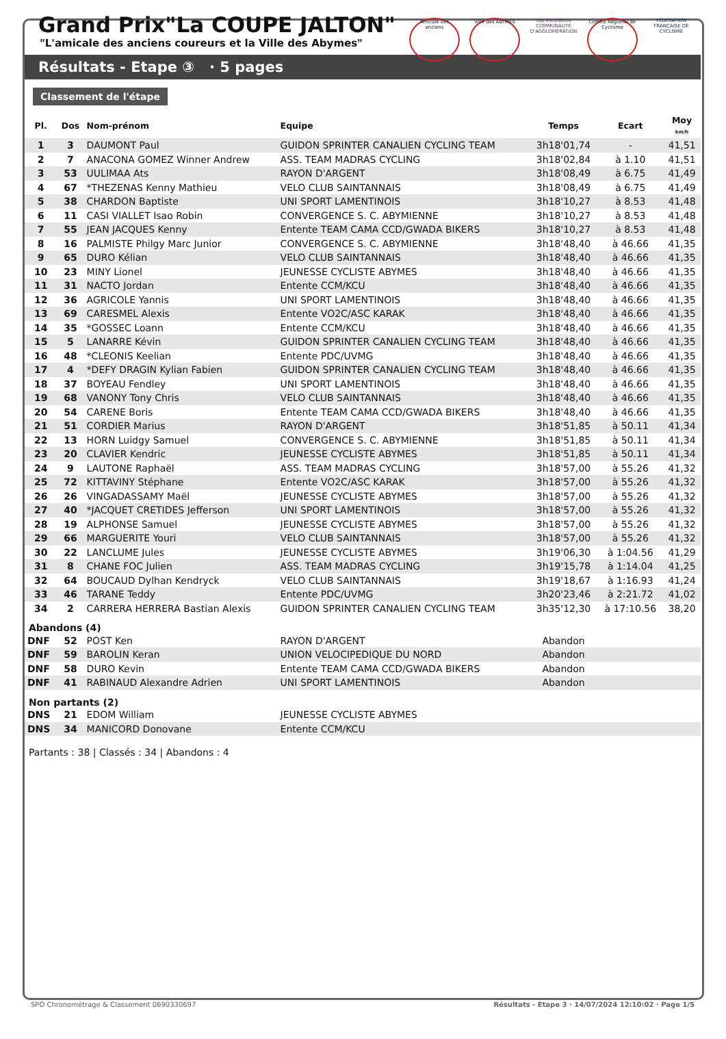Grand Prix"La COUPE JALTON"
"L'amicale des anciens coureurs et la Ville des Abymes"
Amicale des anciens
Ville des ABYMES cap excellence
COMMUNAUTÉ D'AGGLOMÉRATION
Comité Régional de Cyclisme
FÉDÉRATION FRANÇAISE DE CYCLISME
Résultats - Etape ③ · 5 pages
Classement de l'étape
| Pl. | Dos | Nom-prénom | Equipe | Temps | Ecart | Moy km/h |
| --- | --- | --- | --- | --- | --- | --- |
| 1 | 3 | DAUMONT Paul | GUIDON SPRINTER CANALIEN CYCLING TEAM | 3h18'01,74 | - | 41,51 |
| 2 | 7 | ANACONA GOMEZ Winner Andrew | ASS. TEAM MADRAS CYCLING | 3h18'02,84 | à 1.10 | 41,51 |
| 3 | 53 | UULIMAA Ats | RAYON D'ARGENT | 3h18'08,49 | à 6.75 | 41,49 |
| 4 | 67 | *THEZENAS Kenny Mathieu | VELO CLUB SAINTANNAIS | 3h18'08,49 | à 6.75 | 41,49 |
| 5 | 38 | CHARDON Baptiste | UNI SPORT LAMENTINOIS | 3h18'10,27 | à 8.53 | 41,48 |
| 6 | 11 | CASI VIALLET Isao Robin | CONVERGENCE S. C. ABYMIENNE | 3h18'10,27 | à 8.53 | 41,48 |
| 7 | 55 | JEAN JACQUES Kenny | Entente TEAM CAMA CCD/GWADA BIKERS | 3h18'10,27 | à 8.53 | 41,48 |
| 8 | 16 | PALMISTE Philgy Marc Junior | CONVERGENCE S. C. ABYMIENNE | 3h18'48,40 | à 46.66 | 41,35 |
| 9 | 65 | DURO Kélian | VELO CLUB SAINTANNAIS | 3h18'48,40 | à 46.66 | 41,35 |
| 10 | 23 | MINY Lionel | JEUNESSE CYCLISTE ABYMES | 3h18'48,40 | à 46.66 | 41,35 |
| 11 | 31 | NACTO Jordan | Entente CCM/KCU | 3h18'48,40 | à 46.66 | 41,35 |
| 12 | 36 | AGRICOLE Yannis | UNI SPORT LAMENTINOIS | 3h18'48,40 | à 46.66 | 41,35 |
| 13 | 69 | CARESMEL Alexis | Entente VO2C/ASC KARAK | 3h18'48,40 | à 46.66 | 41,35 |
| 14 | 35 | *GOSSEC Loann | Entente CCM/KCU | 3h18'48,40 | à 46.66 | 41,35 |
| 15 | 5 | LANARRE Kévin | GUIDON SPRINTER CANALIEN CYCLING TEAM | 3h18'48,40 | à 46.66 | 41,35 |
| 16 | 48 | *CLEONIS Keelian | Entente PDC/UVMG | 3h18'48,40 | à 46.66 | 41,35 |
| 17 | 4 | *DEFY DRAGIN Kylian Fabien | GUIDON SPRINTER CANALIEN CYCLING TEAM | 3h18'48,40 | à 46.66 | 41,35 |
| 18 | 37 | BOYEAU Fendley | UNI SPORT LAMENTINOIS | 3h18'48,40 | à 46.66 | 41,35 |
| 19 | 68 | VANONY Tony Chris | VELO CLUB SAINTANNAIS | 3h18'48,40 | à 46.66 | 41,35 |
| 20 | 54 | CARENE Boris | Entente TEAM CAMA CCD/GWADA BIKERS | 3h18'48,40 | à 46.66 | 41,35 |
| 21 | 51 | CORDIER Marius | RAYON D'ARGENT | 3h18'51,85 | à 50.11 | 41,34 |
| 22 | 13 | HORN Luidgy Samuel | CONVERGENCE S. C. ABYMIENNE | 3h18'51,85 | à 50.11 | 41,34 |
| 23 | 20 | CLAVIER Kendric | JEUNESSE CYCLISTE ABYMES | 3h18'51,85 | à 50.11 | 41,34 |
| 24 | 9 | LAUTONE Raphaël | ASS. TEAM MADRAS CYCLING | 3h18'57,00 | à 55.26 | 41,32 |
| 25 | 72 | KITTAVINY Stéphane | Entente VO2C/ASC KARAK | 3h18'57,00 | à 55.26 | 41,32 |
| 26 | 26 | VINGADASSAMY Maël | JEUNESSE CYCLISTE ABYMES | 3h18'57,00 | à 55.26 | 41,32 |
| 27 | 40 | *JACQUET CRETIDES Jefferson | UNI SPORT LAMENTINOIS | 3h18'57,00 | à 55.26 | 41,32 |
| 28 | 19 | ALPHONSE Samuel | JEUNESSE CYCLISTE ABYMES | 3h18'57,00 | à 55.26 | 41,32 |
| 29 | 66 | MARGUERITE Youri | VELO CLUB SAINTANNAIS | 3h18'57,00 | à 55.26 | 41,32 |
| 30 | 22 | LANCLUME Jules | JEUNESSE CYCLISTE ABYMES | 3h19'06,30 | à 1:04.56 | 41,29 |
| 31 | 8 | CHANE FOC Julien | ASS. TEAM MADRAS CYCLING | 3h19'15,78 | à 1:14.04 | 41,25 |
| 32 | 64 | BOUCAUD Dylhan Kendryck | VELO CLUB SAINTANNAIS | 3h19'18,67 | à 1:16.93 | 41,24 |
| 33 | 46 | TARANE Teddy | Entente PDC/UVMG | 3h20'23,46 | à 2:21.72 | 41,02 |
| 34 | 2 | CARRERA HERRERA Bastian Alexis | GUIDON SPRINTER CANALIEN CYCLING TEAM | 3h35'12,30 | à 17:10.56 | 38,20 |
| Abandons (4) | | | | | | |
| DNF | 52 | POST Ken | RAYON D'ARGENT | Abandon | | |
| DNF | 59 | BAROLIN Keran | UNION VELOCIPEDIQUE DU NORD | Abandon | | |
| DNF | 58 | DURO Kevin | Entente TEAM CAMA CCD/GWADA BIKERS | Abandon | | |
| DNF | 41 | RABINAUD Alexandre Adrien | UNI SPORT LAMENTINOIS | Abandon | | |
| Non partants (2) | | | | | | |
| DNS | 21 | EDOM William | JEUNESSE CYCLISTE ABYMES | | | |
| DNS | 34 | MANICORD Donovane | Entente CCM/KCU | | | |
Partants : 38 | Classés : 34 | Abandons : 4
SPO Chronométrage & Classement 0690330697 Résultats - Etape 3 · 14/07/2024 12:10:02 · Page 1/5